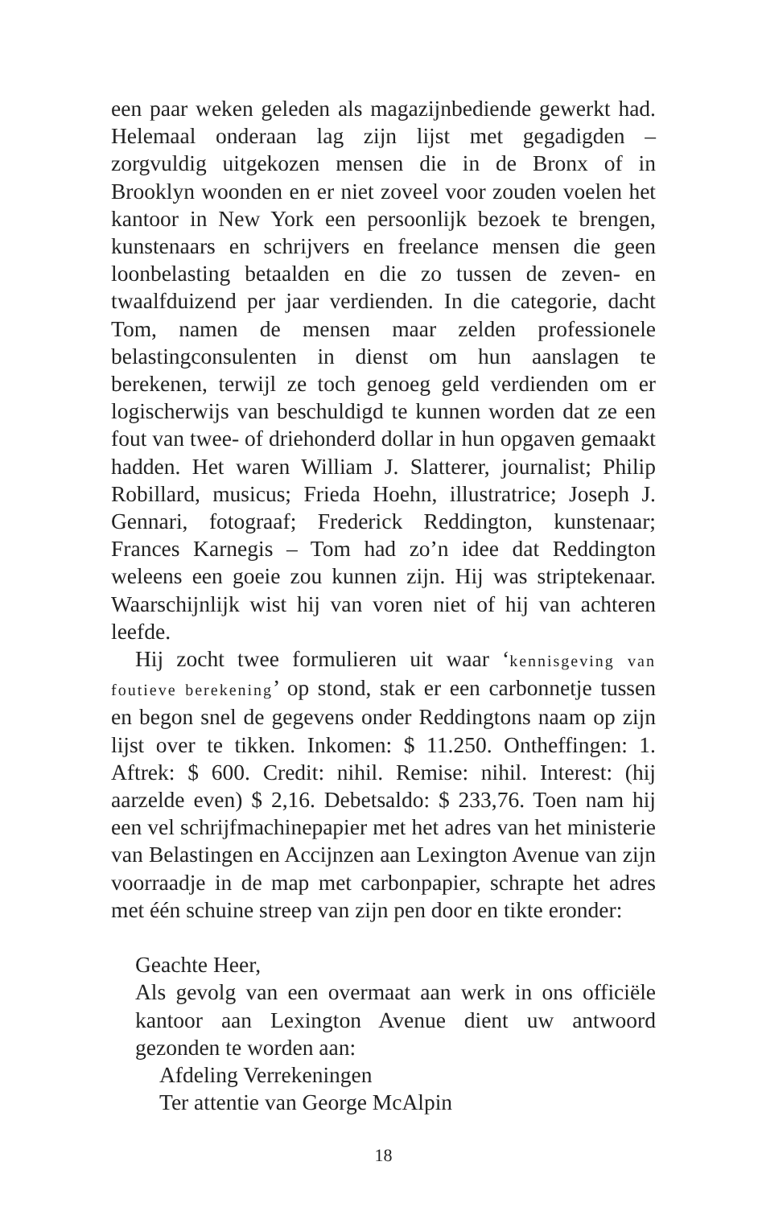een paar weken geleden als magazijnbediende gewerkt had. Helemaal onderaan lag zijn lijst met gegadigden – zorgvuldig uitgekozen mensen die in de Bronx of in Brooklyn woonden en er niet zoveel voor zouden voelen het kantoor in New York een persoonlijk bezoek te brengen, kunstenaars en schrijvers en freelance mensen die geen loonbelasting betaalden en die zo tussen de zeven- en twaalfduizend per jaar verdienden. In die categorie, dacht Tom, namen de mensen maar zelden professionele belastingconsulenten in dienst om hun aanslagen te berekenen, terwijl ze toch genoeg geld verdienden om er logischerwijs van beschuldigd te kunnen worden dat ze een fout van twee- of driehonderd dollar in hun opgaven gemaakt hadden. Het waren William J. Slatterer, journalist; Philip Robillard, musicus; Frieda Hoehn, illustratrice; Joseph J. Gennari, fotograaf; Frederick Reddington, kunstenaar; Frances Karnegis – Tom had zo’n idee dat Reddington weleens een goeie zou kunnen zijn. Hij was striptekenaar. Waarschijnlijk wist hij van voren niet of hij van achteren leefde.
Hij zocht twee formulieren uit waar ‘kennisgeving van foutieve berekening’ op stond, stak er een carbonnetje tussen en begon snel de gegevens onder Reddingtons naam op zijn lijst over te tikken. Inkomen: $ 11.250. Ontheffingen: 1. Aftrek: $ 600. Credit: nihil. Remise: nihil. Interest: (hij aarzelde even) $ 2,16. Debetsaldo: $ 233,76. Toen nam hij een vel schrijfmachinepapier met het adres van het ministerie van Belastingen en Accijnzen aan Lexington Avenue van zijn voorraadje in de map met carbonpapier, schrapte het adres met één schuine streep van zijn pen door en tikte eronder:
Geachte Heer,
Als gevolg van een overmaat aan werk in ons officiële kantoor aan Lexington Avenue dient uw antwoord gezonden te worden aan:
Afdeling Verrekeningen
Ter attentie van George McAlpin
18